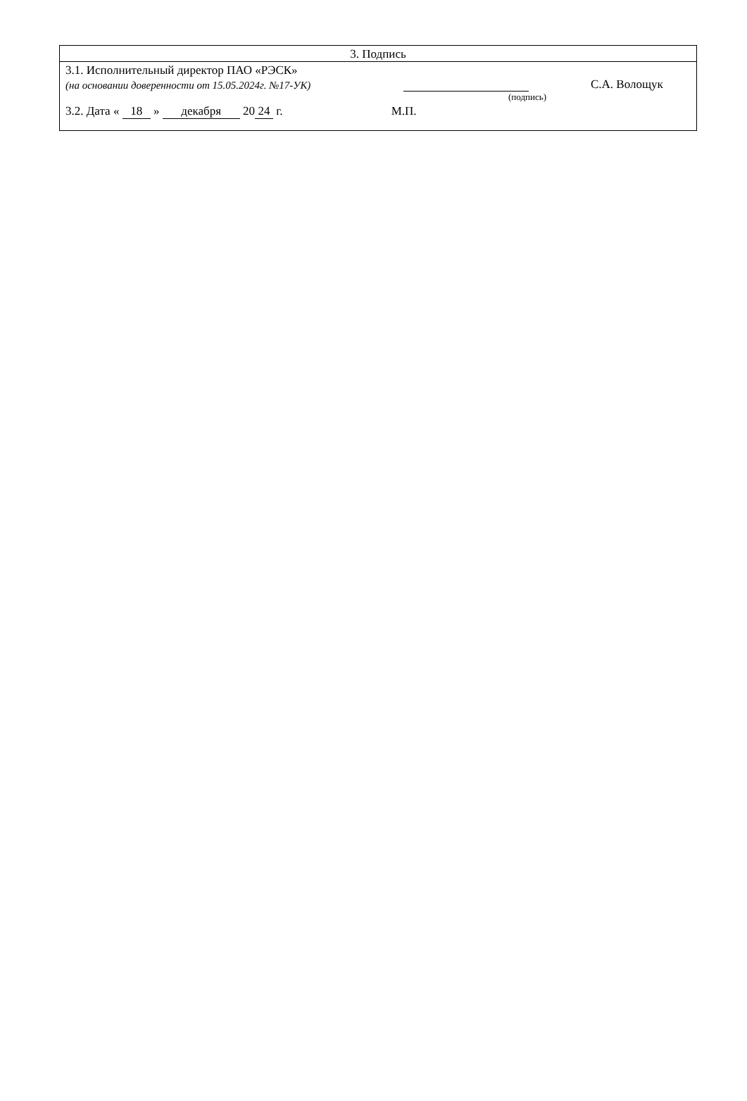3. Подпись
3.1. Исполнительный директор ПАО «РЭСК»
(на основании доверенности от 15.05.2024г. №17-УК) С.А. Волощук
(подпись)
3.2. Дата « 18 » декабря 20 24 г. М.П.